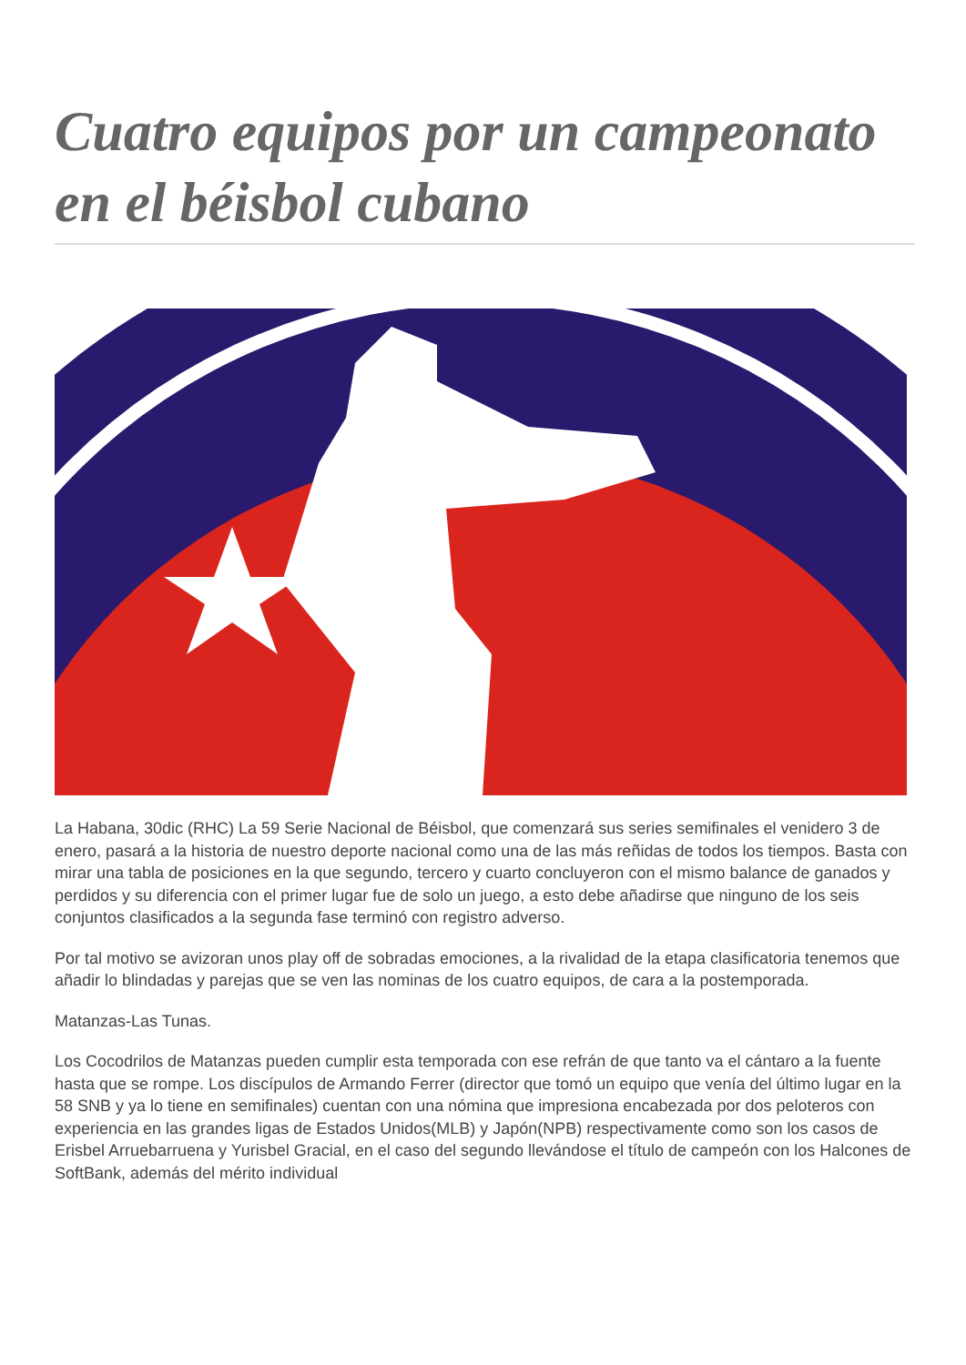Cuatro equipos por un campeonato en el béisbol cubano
La Habana, 30dic (RHC) La 59 Serie Nacional de Béisbol, que comenzará sus series semifinales el venidero 3 de enero, pasará a la historia de nuestro deporte nacional como una de las más reñidas de todos los tiempos. Basta con mirar una tabla de posiciones en la que segundo, tercero y cuarto concluyeron con el mismo balance de ganados y perdidos y su diferencia con el primer lugar fue de solo un juego, a esto debe añadirse que ninguno de los seis conjuntos clasificados a la segunda fase terminó con registro adverso.
Por tal motivo se avizoran unos play off de sobradas emociones, a la rivalidad de la etapa clasificatoria tenemos que añadir lo blindadas y parejas que se ven las nominas de los cuatro equipos, de cara a la postemporada.
Matanzas-Las Tunas.
Los Cocodrilos de Matanzas pueden cumplir esta temporada con ese refrán de que tanto va el cántaro a la fuente hasta que se rompe. Los discípulos de Armando Ferrer (director que tomó un equipo que venía del último lugar en la 58 SNB y ya lo tiene en semifinales) cuentan con una nómina que impresiona encabezada por dos peloteros con experiencia en las grandes ligas de Estados Unidos(MLB) y Japón(NPB) respectivamente como son los casos de Erisbel Arruebarruena y Yurisbel Gracial, en el caso del segundo llevándose el título de campeón con los Halcones de SoftBank, además del mérito individual